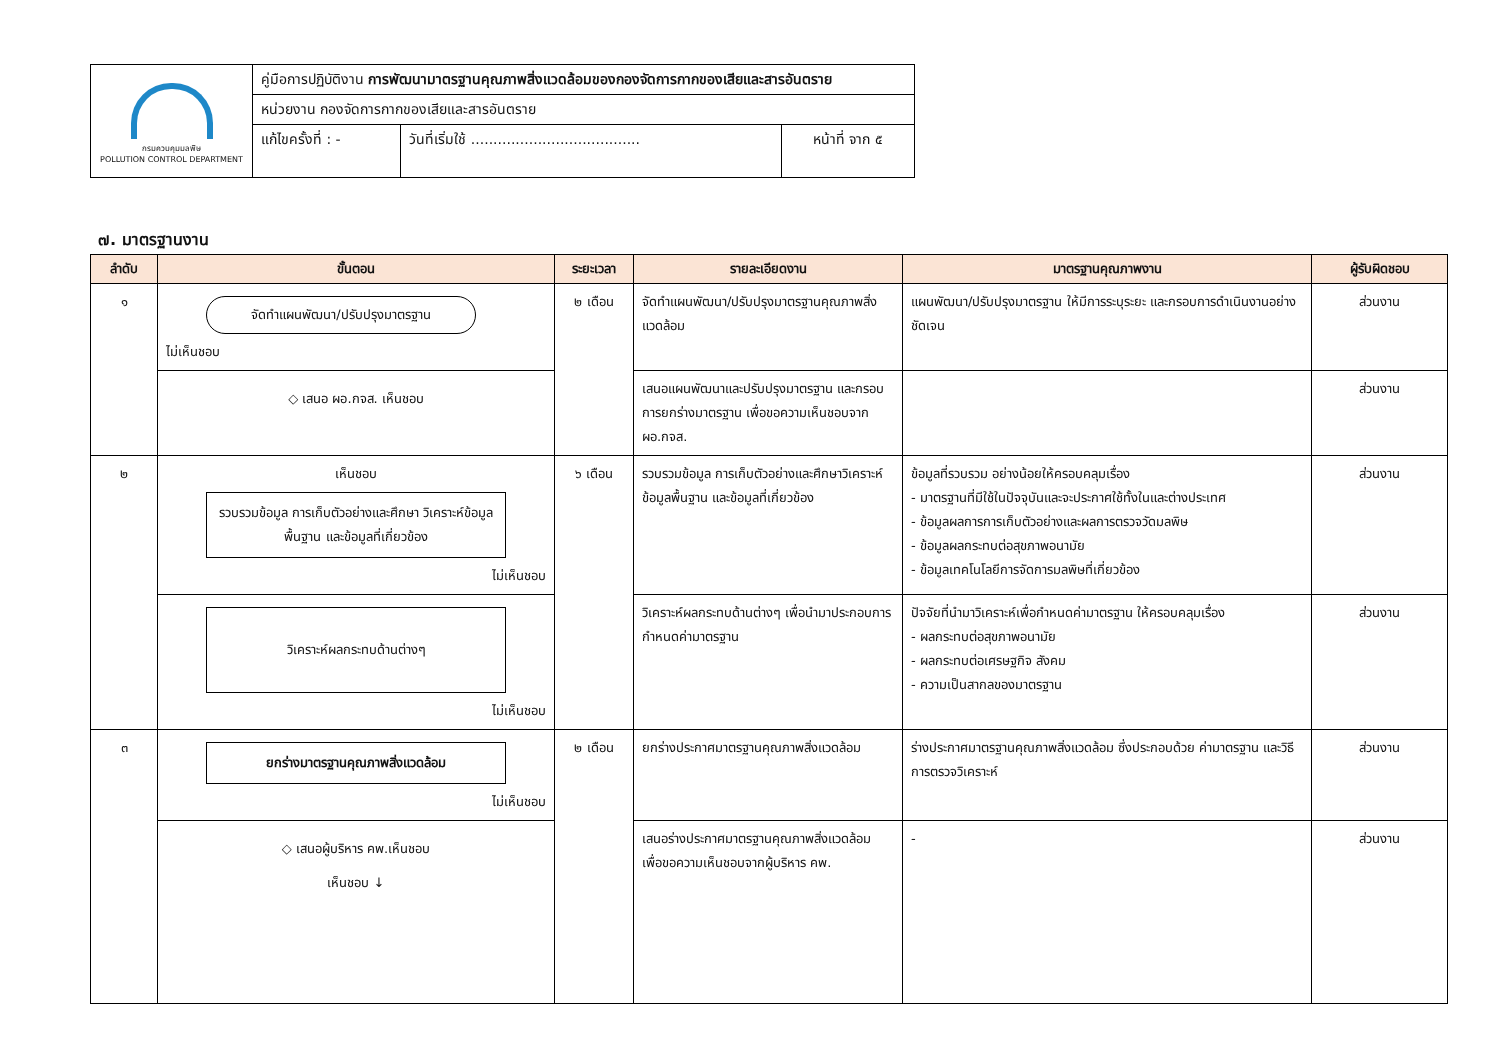| กรมควบคุมมลพิษ POLLUTION CONTROL DEPARTMENT | คู่มือการปฏิบัติงาน การพัฒนามาตรฐานคุณภาพสิ่งแวดล้อมของกองจัดการกากของเสียและสารอันตราย | | |
| | หน่วยงาน กองจัดการกากของเสียและสารอันตราย | | |
| | แก้ไขครั้งที่ : - | วันที่เริ่มใช้ ...................................... | หน้าที่ จาก ๕ |
๗. มาตรฐานงาน
| ลำดับ | ขั้นตอน | ระยะเวลา | รายละเอียดงาน | มาตรฐานคุณภาพงาน | ผู้รับผิดชอบ |
| --- | --- | --- | --- | --- | --- |
| ๑ | จัดทำแผนพัฒนา/ปรับปรุงมาตรฐาน ไม่เห็นชอบ | ๒ เดือน | จัดทำแผนพัฒนา/ปรับปรุงมาตรฐานคุณภาพสิ่งแวดล้อม | แผนพัฒนา/ปรับปรุงมาตรฐาน ให้มีการระบุระยะ และกรอบการดำเนินงานอย่างชัดเจน | ส่วนงาน |
| | ◇ เสนอ ผอ.กจส. เห็นชอบ | | เสนอแผนพัฒนาและปรับปรุงมาตรฐาน และกรอบการยกร่างมาตรฐาน เพื่อขอความเห็นชอบจาก ผอ.กจส. | | ส่วนงาน |
| ๒ | เห็นชอบ รวบรวมข้อมูล การเก็บตัวอย่างและศึกษา วิเคราะห์ข้อมูลพื้นฐาน และข้อมูลที่เกี่ยวข้อง ไม่เห็นชอบ | ๖ เดือน | รวบรวมข้อมูล การเก็บตัวอย่างและศึกษาวิเคราะห์ข้อมูลพื้นฐาน และข้อมูลที่เกี่ยวข้อง | ข้อมูลที่รวบรวม อย่างน้อยให้ครอบคลุมเรื่อง - มาตรฐานที่มีใช้ในปัจจุบันและจะประกาศใช้ทั้งในและต่างประเทศ - ข้อมูลผลการการเก็บตัวอย่างและผลการตรวจวัดมลพิษ - ข้อมูลผลกระทบต่อสุขภาพอนามัย - ข้อมูลเทคโนโลยีการจัดการมลพิษที่เกี่ยวข้อง | ส่วนงาน |
| | วิเคราะห์ผลกระทบด้านต่างๆ ไม่เห็นชอบ | | วิเคราะห์ผลกระทบด้านต่างๆ เพื่อนำมาประกอบการกำหนดค่ามาตรฐาน | ปัจจัยที่นำมาวิเคราะห์เพื่อกำหนดค่ามาตรฐาน ให้ครอบคลุมเรื่อง - ผลกระทบต่อสุขภาพอนามัย - ผลกระทบต่อเศรษฐกิจ สังคม - ความเป็นสากลของมาตรฐาน | ส่วนงาน |
| ๓ | ยกร่างมาตรฐานคุณภาพสิ่งแวดล้อม ไม่เห็นชอบ | ๒ เดือน | ยกร่างประกาศมาตรฐานคุณภาพสิ่งแวดล้อม | ร่างประกาศมาตรฐานคุณภาพสิ่งแวดล้อม ซึ่งประกอบด้วย ค่ามาตรฐาน และวิธีการตรวจวิเคราะห์ | ส่วนงาน |
| | ◇ เสนอผู้บริหาร คพ.เห็นชอบ เห็นชอบ ↓ | | เสนอร่างประกาศมาตรฐานคุณภาพสิ่งแวดล้อม เพื่อขอความเห็นชอบจากผู้บริหาร คพ. | - | ส่วนงาน |